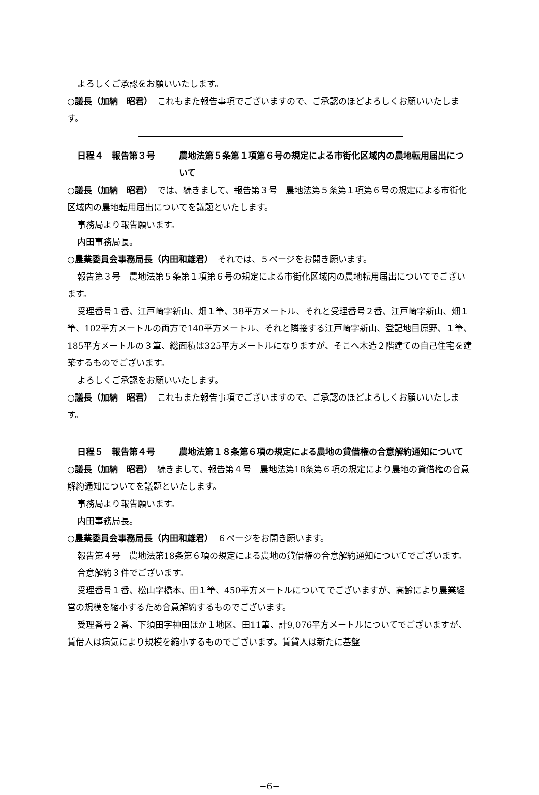よろしくご承認をお願いいたします。
○議長（加納　昭君）　これもまた報告事項でございますので、ご承認のほどよろしくお願いいたします。
日程４　報告第３号 農地法第５条第１項第６号の規定による市街化区域内の農地転用届出について
○議長（加納　昭君）　では、続きまして、報告第３号　農地法第５条第１項第６号の規定による市街化区域内の農地転用届出についてを議題といたします。
事務局より報告願います。
内田事務局長。
○農業委員会事務局長（内田和雄君）　それでは、５ページをお開き願います。
報告第３号　農地法第５条第１項第６号の規定による市街化区域内の農地転用届出についてでございます。
受理番号１番、江戸崎字新山、畑１筆、38平方メートル、それと受理番号２番、江戸崎字新山、畑１筆、102平方メートルの両方で140平方メートル、それと隣接する江戸崎字新山、登記地目原野、１筆、185平方メートルの３筆、総面積は325平方メートルになりますが、そこへ木造２階建ての自己住宅を建築するものでございます。
よろしくご承認をお願いいたします。
○議長（加納　昭君）　これもまた報告事項でございますので、ご承認のほどよろしくお願いいたします。
日程５　報告第４号 農地法第１８条第６項の規定による農地の貸借権の合意解約通知について
○議長（加納　昭君）　続きまして、報告第４号　農地法第18条第６項の規定により農地の貸借権の合意解約通知についてを議題といたします。
事務局より報告願います。
内田事務局長。
○農業委員会事務局長（内田和雄君）　６ページをお開き願います。
報告第４号　農地法第18条第６項の規定による農地の貸借権の合意解約通知についてでございます。
合意解約３件でございます。
受理番号１番、松山字橋本、田１筆、450平方メートルについてでございますが、高齢により農業経営の規模を縮小するため合意解約するものでございます。
受理番号２番、下須田字神田ほか１地区、田11筆、計9,076平方メートルについてでございますが、賃借人は病気により規模を縮小するものでございます。賃貸人は新たに基盤
−6−